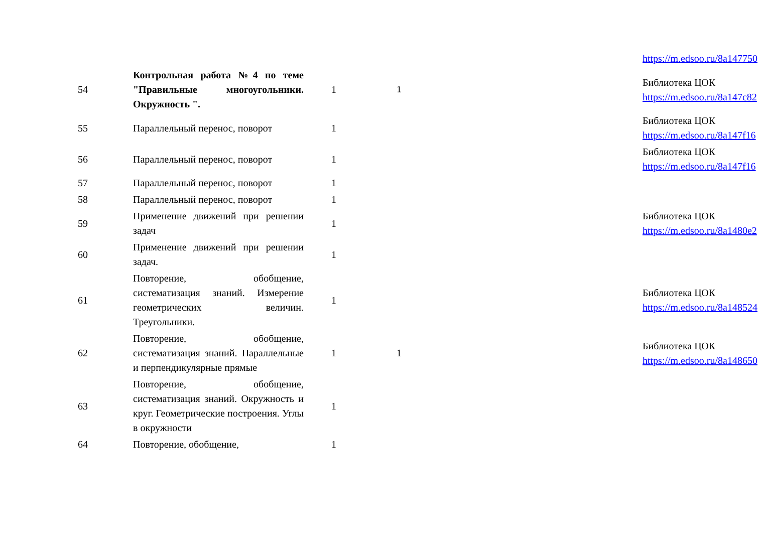| | | | | | https://m.edsoo.ru/8a147750 |
| 54 | Контрольная работа №4 по теме "Правильные многоугольники. Окружность ". | 1 | 1 | | Библиотека ЦОК https://m.edsoo.ru/8a147c82 |
| 55 | Параллельный перенос, поворот | 1 | | | Библиотека ЦОК https://m.edsoo.ru/8a147f16 |
| 56 | Параллельный перенос, поворот | 1 | | | Библиотека ЦОК https://m.edsoo.ru/8a147f16 |
| 57 | Параллельный перенос, поворот | 1 | | | |
| 58 | Параллельный перенос, поворот | 1 | | | |
| 59 | Применение движений при решении задач | 1 | | | Библиотека ЦОК https://m.edsoo.ru/8a1480e2 |
| 60 | Применение движений при решении задач. | 1 | | | |
| 61 | Повторение, обобщение, систематизация знаний. Измерение геометрических величин. Треугольники. | 1 | | | Библиотека ЦОК https://m.edsoo.ru/8a148524 |
| 62 | Повторение, обобщение, систематизация знаний. Параллельные и перпендикулярные прямые | 1 | 1 | | Библиотека ЦОК https://m.edsoo.ru/8a148650 |
| 63 | Повторение, обобщение, систематизация знаний. Окружность и круг. Геометрические построения. Углы в окружности | 1 | | | |
| 64 | Повторение, обобщение, | 1 | | | |